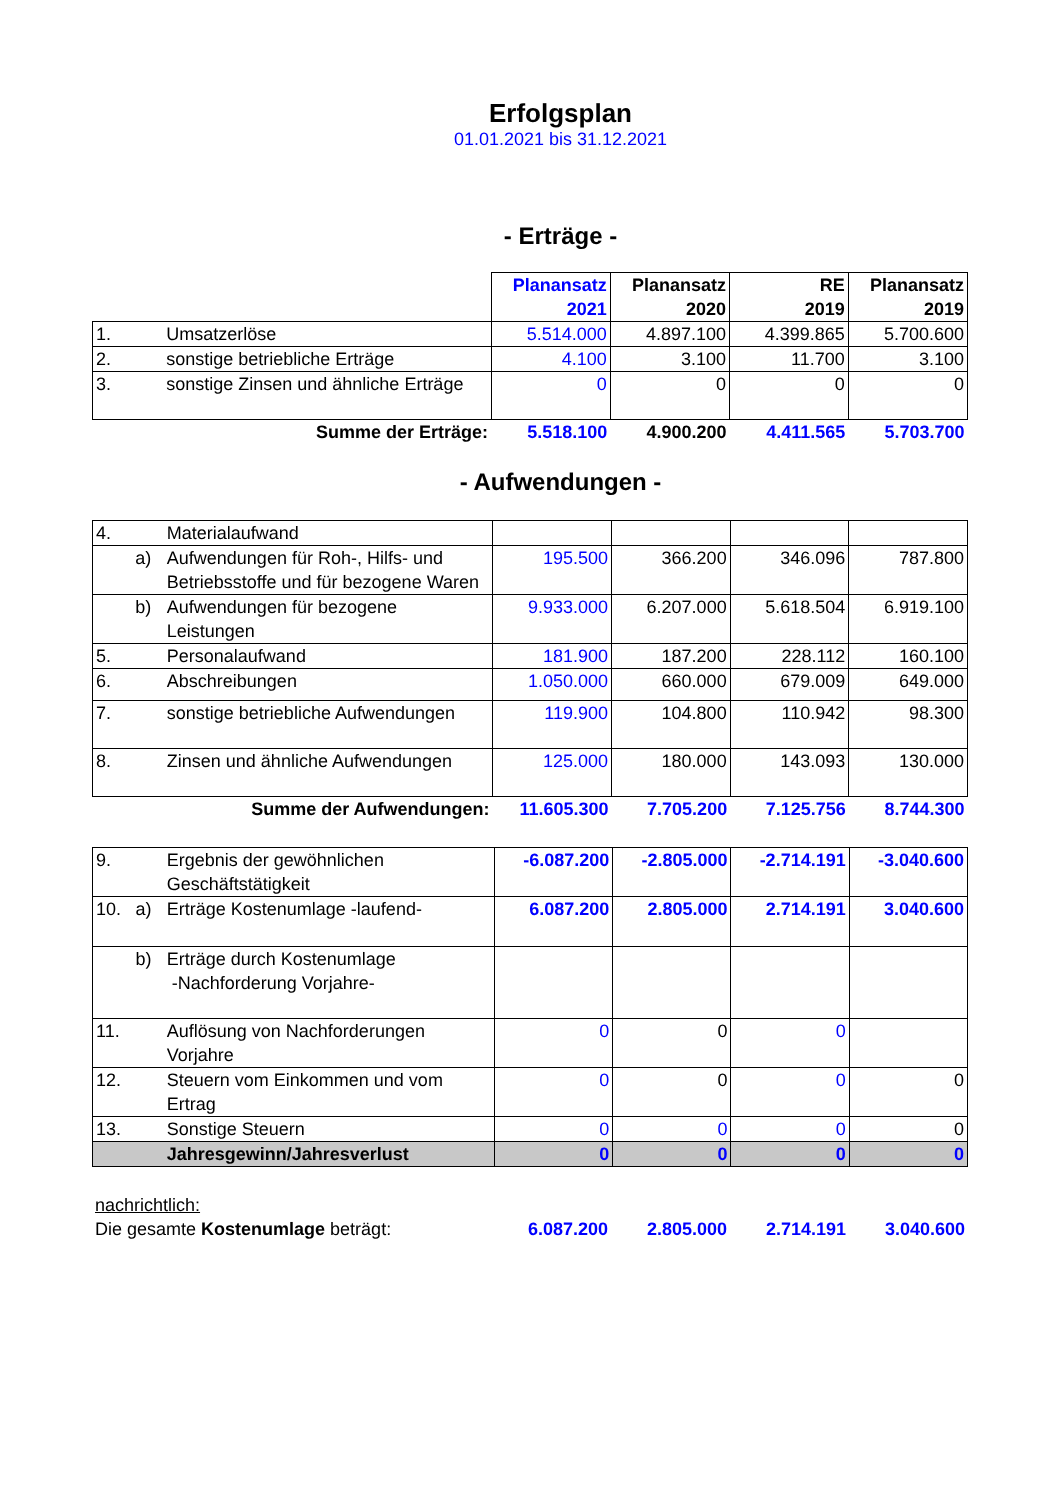Erfolgsplan
01.01.2021 bis 31.12.2021
- Erträge -
| | | | Planansatz 2021 | Planansatz 2020 | RE 2019 | Planansatz 2019 |
| 1. | | Umsatzerlöse | 5.514.000 | 4.897.100 | 4.399.865 | 5.700.600 |
| 2. | | sonstige betriebliche Erträge | 4.100 | 3.100 | 11.700 | 3.100 |
| 3. | | sonstige Zinsen und ähnliche Erträge | 0 | 0 | 0 | 0 |
| Summe der Erträge: | | | 5.518.100 | 4.900.200 | 4.411.565 | 5.703.700 |
- Aufwendungen -
| 4. | | Materialaufwand | | | | |
| | a) | Aufwendungen für Roh-, Hilfs- und Betriebsstoffe und für bezogene Waren | 195.500 | 366.200 | 346.096 | 787.800 |
| | b) | Aufwendungen für bezogene Leistungen | 9.933.000 | 6.207.000 | 5.618.504 | 6.919.100 |
| 5. | | Personalaufwand | 181.900 | 187.200 | 228.112 | 160.100 |
| 6. | | Abschreibungen | 1.050.000 | 660.000 | 679.009 | 649.000 |
| 7. | | sonstige betriebliche Aufwendungen | 119.900 | 104.800 | 110.942 | 98.300 |
| 8. | | Zinsen und ähnliche Aufwendungen | 125.000 | 180.000 | 143.093 | 130.000 |
| Summe der Aufwendungen: | | | 11.605.300 | 7.705.200 | 7.125.756 | 8.744.300 |
| 9. | | Ergebnis der gewöhnlichen Geschäftstätigkeit | -6.087.200 | -2.805.000 | -2.714.191 | -3.040.600 |
| 10. | a) | Erträge Kostenumlage -laufend- | 6.087.200 | 2.805.000 | 2.714.191 | 3.040.600 |
| | b) | Erträge durch Kostenumlage -Nachforderung Vorjahre- | | | | |
| 11. | | Auflösung von Nachforderungen Vorjahre | 0 | 0 | 0 | |
| 12. | | Steuern vom Einkommen und vom Ertrag | 0 | 0 | 0 | 0 |
| 13. | | Sonstige Steuern | 0 | 0 | 0 | 0 |
| | | Jahresgewinn/Jahresverlust | 0 | 0 | 0 | 0 |
| nachrichtlich: | | | | |
| Die gesamte Kostenumlage beträgt: | 6.087.200 | 2.805.000 | 2.714.191 | 3.040.600 |